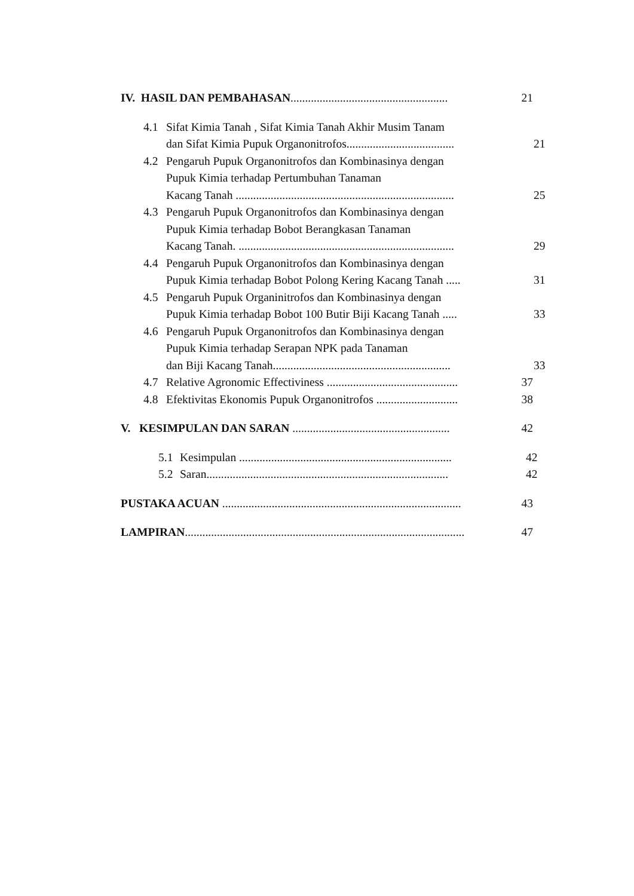IV. HASIL DAN PEMBAHASAN...................................................... 21
4.1 Sifat Kimia Tanah , Sifat Kimia Tanah Akhir Musim Tanam
dan Sifat Kimia Pupuk Organonitrofos..................................... 21
4.2 Pengaruh Pupuk Organonitrofos dan Kombinasinya dengan
Pupuk Kimia terhadap Pertumbuhan Tanaman
Kacang Tanah ........................................................................... 25
4.3 Pengaruh Pupuk Organonitrofos dan Kombinasinya dengan
Pupuk Kimia terhadap Bobot Berangkasan Tanaman
Kacang Tanah. .......................................................................... 29
4.4 Pengaruh Pupuk Organonitrofos dan Kombinasinya dengan
Pupuk Kimia terhadap Bobot Polong Kering Kacang Tanah ..... 31
4.5 Pengaruh Pupuk Organinitrofos dan Kombinasinya dengan
Pupuk Kimia terhadap Bobot 100 Butir Biji Kacang Tanah ..... 33
4.6 Pengaruh Pupuk Organonitrofos dan Kombinasinya dengan
Pupuk Kimia terhadap Serapan NPK pada Tanaman
dan Biji Kacang Tanah............................................................. 33
4.7 Relative Agronomic Effectiviness ............................................. 37
4.8 Efektivitas Ekonomis Pupuk Organonitrofos ............................ 38
V. KESIMPULAN DAN SARAN ...................................................... 42
5.1 Kesimpulan ......................................................................... 42
5.2 Saran................................................................................... 42
PUSTAKA ACUAN .................................................................................. 43
LAMPIRAN................................................................................................ 47